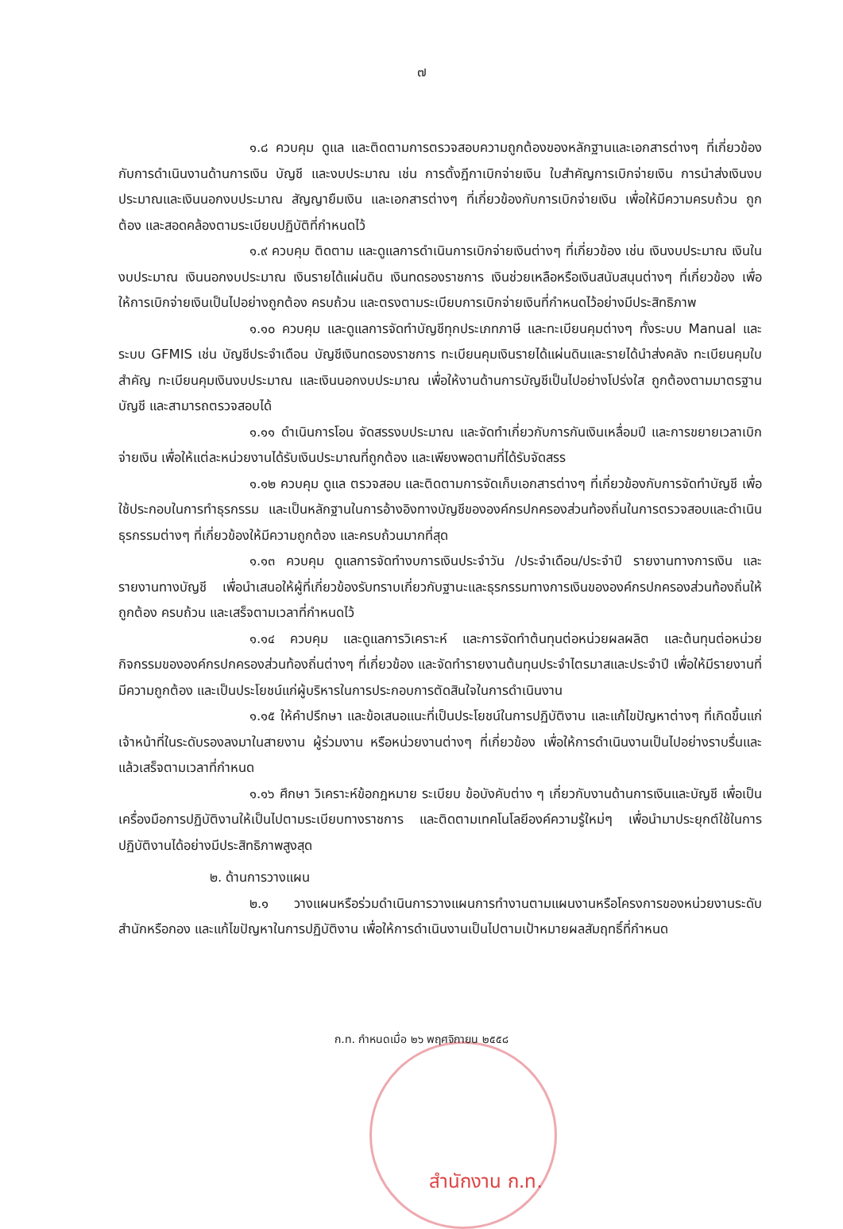๗
๑.๘ ควบคุม ดูแล และติดตามการตรวจสอบความถูกต้องของหลักฐานและเอกสารต่างๆ ที่เกี่ยวข้องกับการดำเนินงานด้านการเงิน บัญชี และงบประมาณ เช่น การตั้งฎีกาเบิกจ่ายเงิน ใบสำคัญการเบิกจ่ายเงิน การนำส่งเงินงบประมาณและเงินนอกงบประมาณ สัญญายืมเงิน และเอกสารต่างๆ ที่เกี่ยวข้องกับการเบิกจ่ายเงิน เพื่อให้มีความครบถ้วน ถูกต้อง และสอดคล้องตามระเบียบปฏิบัติที่กำหนดไว้
๑.๙ ควบคุม ติดตาม และดูแลการดำเนินการเบิกจ่ายเงินต่างๆ ที่เกี่ยวข้อง เช่น เงินงบประมาณ เงินในงบประมาณ เงินนอกงบประมาณ เงินรายได้แผ่นดิน เงินทดรองราชการ เงินช่วยเหลือหรือเงินสนับสนุนต่างๆ ที่เกี่ยวข้อง เพื่อให้การเบิกจ่ายเงินเป็นไปอย่างถูกต้อง ครบถ้วน และตรงตามระเบียบการเบิกจ่ายเงินที่กำหนดไว้อย่างมีประสิทธิภาพ
๑.๑๐ ควบคุม และดูแลการจัดทำบัญชีทุกประเภทภาษี และทะเบียนคุมต่างๆ ทั้งระบบ Manual และระบบ GFMIS เช่น บัญชีประจำเดือน บัญชีเงินทดรองราชการ ทะเบียนคุมเงินรายได้แผ่นดินและรายได้นำส่งคลัง ทะเบียนคุมใบสำคัญ ทะเบียนคุมเงินงบประมาณ และเงินนอกงบประมาณ เพื่อให้งานด้านการบัญชีเป็นไปอย่างโปร่งใส ถูกต้องตามมาตรฐานบัญชี และสามารถตรวจสอบได้
๑.๑๑ ดำเนินการโอน จัดสรรงบประมาณ และจัดทำเกี่ยวกับการกันเงินเหลื่อมปี และการขยายเวลาเบิกจ่ายเงิน เพื่อให้แต่ละหน่วยงานได้รับเงินประมาณที่ถูกต้อง และเพียงพอตามที่ได้รับจัดสรร
๑.๑๒ ควบคุม ดูแล ตรวจสอบ และติดตามการจัดเก็บเอกสารต่างๆ ที่เกี่ยวข้องกับการจัดทำบัญชี เพื่อใช้ประกอบในการทำธุรกรรม และเป็นหลักฐานในการอ้างอิงทางบัญชีขององค์กรปกครองส่วนท้องถิ่นในการตรวจสอบและดำเนินธุรกรรมต่างๆ ที่เกี่ยวข้องให้มีความถูกต้อง และครบถ้วนมากที่สุด
๑.๑๓ ควบคุม ดูแลการจัดทำงบการเงินประจำวัน /ประจำเดือน/ประจำปี รายงานทางการเงิน และรายงานทางบัญชี เพื่อนำเสนอให้ผู้ที่เกี่ยวข้องรับทราบเกี่ยวกับฐานะและธุรกรรมทางการเงินขององค์กรปกครองส่วนท้องถิ่นให้ถูกต้อง ครบถ้วน และเสร็จตามเวลาที่กำหนดไว้
๑.๑๔ ควบคุม และดูแลการวิเคราะห์ และการจัดทำต้นทุนต่อหน่วยผลผลิต และต้นทุนต่อหน่วยกิจกรรมขององค์กรปกครองส่วนท้องถิ่นต่างๆ ที่เกี่ยวข้อง และจัดทำรายงานต้นทุนประจำไตรมาสและประจำปี เพื่อให้มีรายงานที่มีความถูกต้อง และเป็นประโยชน์แก่ผู้บริหารในการประกอบการตัดสินใจในการดำเนินงาน
๑.๑๕ ให้คำปรึกษา และข้อเสนอแนะที่เป็นประโยชน์ในการปฏิบัติงาน และแก้ไขปัญหาต่างๆ ที่เกิดขึ้นแก่เจ้าหน้าที่ในระดับรองลงมาในสายงาน ผู้ร่วมงาน หรือหน่วยงานต่างๆ ที่เกี่ยวข้อง เพื่อให้การดำเนินงานเป็นไปอย่างราบรื่นและแล้วเสร็จตามเวลาที่กำหนด
๑.๑๖ ศึกษา วิเคราะห์ข้อกฎหมาย ระเบียบ ข้อบังคับต่าง ๆ เกี่ยวกับงานด้านการเงินและบัญชี เพื่อเป็นเครื่องมือการปฏิบัติงานให้เป็นไปตามระเบียบทางราชการ และติดตามเทคโนโลยีองค์ความรู้ใหม่ๆ เพื่อนำมาประยุกต์ใช้ในการปฏิบัติงานได้อย่างมีประสิทธิภาพสูงสุด
๒. ด้านการวางแผน
๒.๑ วางแผนหรือร่วมดำเนินการวางแผนการทำงานตามแผนงานหรือโครงการของหน่วยงานระดับสำนักหรือกอง และแก้ไขปัญหาในการปฏิบัติงาน เพื่อให้การดำเนินงานเป็นไปตามเป้าหมายผลสัมฤทธิ์ที่กำหนด
ก.ท. กำหนดเมื่อ ๒๖ พฤศจิกายน ๒๕๕๘
สำนักงาน ก.ท.